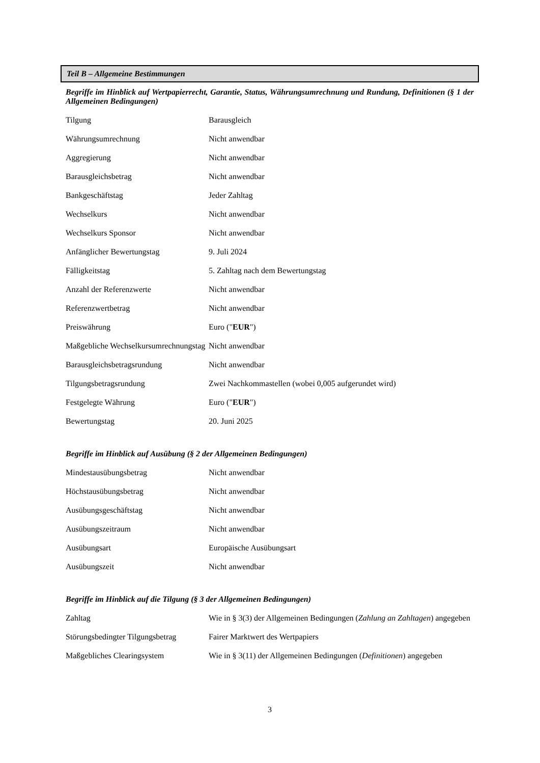Teil B – Allgemeine Bestimmungen
Begriffe im Hinblick auf Wertpapierrecht, Garantie, Status, Währungsumrechnung und Rundung, Definitionen (§ 1 der Allgemeinen Bedingungen)
| Tilgung | Barausgleich |
| Währungsumrechnung | Nicht anwendbar |
| Aggregierung | Nicht anwendbar |
| Barausgleichsbetrag | Nicht anwendbar |
| Bankgeschäftstag | Jeder Zahltag |
| Wechselkurs | Nicht anwendbar |
| Wechselkurs Sponsor | Nicht anwendbar |
| Anfänglicher Bewertungstag | 9. Juli 2024 |
| Fälligkeitstag | 5. Zahltag nach dem Bewertungstag |
| Anzahl der Referenzwerte | Nicht anwendbar |
| Referenzwertbetrag | Nicht anwendbar |
| Preiswährung | Euro (" EUR ") |
| Maßgebliche Wechselkursumrechnungstag | Nicht anwendbar |
| Barausgleichsbetragsrundung | Nicht anwendbar |
| Tilgungsbetragsrundung | Zwei Nachkommastellen (wobei 0,005 aufgerundet wird) |
| Festgelegte Währung | Euro (" EUR ") |
| Bewertungstag | 20. Juni 2025 |
Begriffe im Hinblick auf Ausübung (§ 2 der Allgemeinen Bedingungen)
| Mindestausübungsbetrag | Nicht anwendbar |
| Höchstausübungsbetrag | Nicht anwendbar |
| Ausübungsgeschäftstag | Nicht anwendbar |
| Ausübungszeitraum | Nicht anwendbar |
| Ausübungsart | Europäische Ausübungsart |
| Ausübungszeit | Nicht anwendbar |
Begriffe im Hinblick auf die Tilgung (§ 3 der Allgemeinen Bedingungen)
| Zahltag | Wie in § 3(3) der Allgemeinen Bedingungen ( Zahlung an Zahltagen ) angegeben |
| Störungsbedingter Tilgungsbetrag | Fairer Marktwert des Wertpapiers |
| Maßgebliches Clearingsystem | Wie in § 3(11) der Allgemeinen Bedingungen ( Definitionen ) angegeben |
3